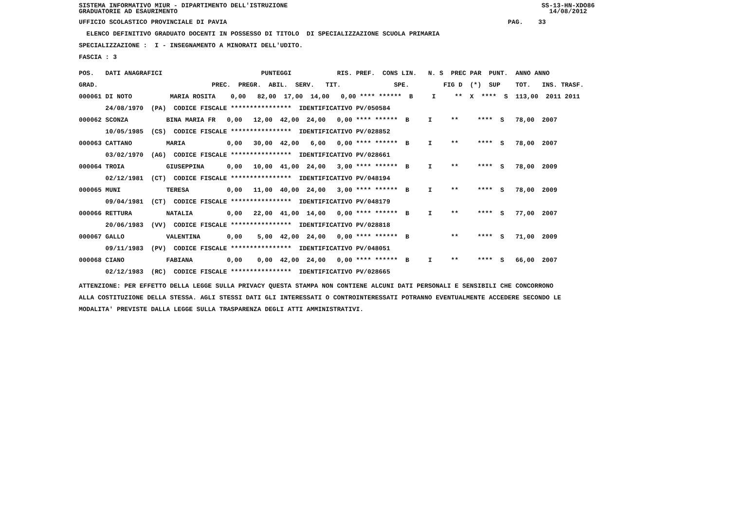SISTEMA INFORMATIVO MIUR - DIPARTIMENTO DELL'ISTRUZIONE GRADUATORIE AD ESAURIMENTO SS-13-HN-XDO86 14/08/2012
UFFICIO SCOLASTICO PROVINCIALE DI PAVIA PAG. 33
ELENCO DEFINITIVO GRADUATO DOCENTI IN POSSESSO DI TITOLO DI SPECIALIZZAZIONE SCUOLA PRIMARIA
SPECIALIZZAZIONE : I - INSEGNAMENTO A MINORATI DELL'UDITO.
FASCIA : 3
| POS. DATI ANAGRAFICI PUNTEGGI RIS. PREF. CONS LIN. N. S PREC PAR PUNT. ANNO ANNO |
| --- |
| GRAD. PREC. PREGR. ABIL. SERV. TIT. SPE. FIG D (*) SUP TOT. INS. TRASF. |
| 000061 DI NOTO MARIA ROSITA 0,00 82,00 17,00 14,00 0,00 **** ****** B I ** X **** S 113,00 2011 2011 |
| 24/08/1970 (PA) CODICE FISCALE **************** IDENTIFICATIVO PV/050584 |
| 000062 SCONZA BINA MARIA FR 0,00 12,00 42,00 24,00 0,00 **** ****** B I ** **** S 78,00 2007 |
| 10/05/1985 (CS) CODICE FISCALE **************** IDENTIFICATIVO PV/028852 |
| 000063 CATTANO MARIA 0,00 30,00 42,00 6,00 0,00 **** ****** B I ** **** S 78,00 2007 |
| 03/02/1970 (AG) CODICE FISCALE **************** IDENTIFICATIVO PV/028661 |
| 000064 TROIA GIUSEPPINA 0,00 10,00 41,00 24,00 3,00 **** ****** B I ** **** S 78,00 2009 |
| 02/12/1981 (CT) CODICE FISCALE **************** IDENTIFICATIVO PV/048194 |
| 000065 MUNI TERESA 0,00 11,00 40,00 24,00 3,00 **** ****** B I ** **** S 78,00 2009 |
| 09/04/1981 (CT) CODICE FISCALE **************** IDENTIFICATIVO PV/048179 |
| 000066 RETTURA NATALIA 0,00 22,00 41,00 14,00 0,00 **** ****** B I ** **** S 77,00 2007 |
| 20/06/1983 (VV) CODICE FISCALE **************** IDENTIFICATIVO PV/028818 |
| 000067 GALLO VALENTINA 0,00 5,00 42,00 24,00 0,00 **** ****** B ** **** S 71,00 2009 |
| 09/11/1983 (PV) CODICE FISCALE **************** IDENTIFICATIVO PV/048051 |
| 000068 CIANO FABIANA 0,00 0,00 42,00 24,00 0,00 **** ****** B I ** **** S 66,00 2007 |
| 02/12/1983 (RC) CODICE FISCALE **************** IDENTIFICATIVO PV/028665 |
ATTENZIONE: PER EFFETTO DELLA LEGGE SULLA PRIVACY QUESTA STAMPA NON CONTIENE ALCUNI DATI PERSONALI E SENSIBILI CHE CONCORRONO ALLA COSTITUZIONE DELLA STESSA. AGLI STESSI DATI GLI INTERESSATI O CONTROINTERESSATI POTRANNO EVENTUALMENTE ACCEDERE SECONDO LE MODALITA' PREVISTE DALLA LEGGE SULLA TRASPARENZA DEGLI ATTI AMMINISTRATIVI.